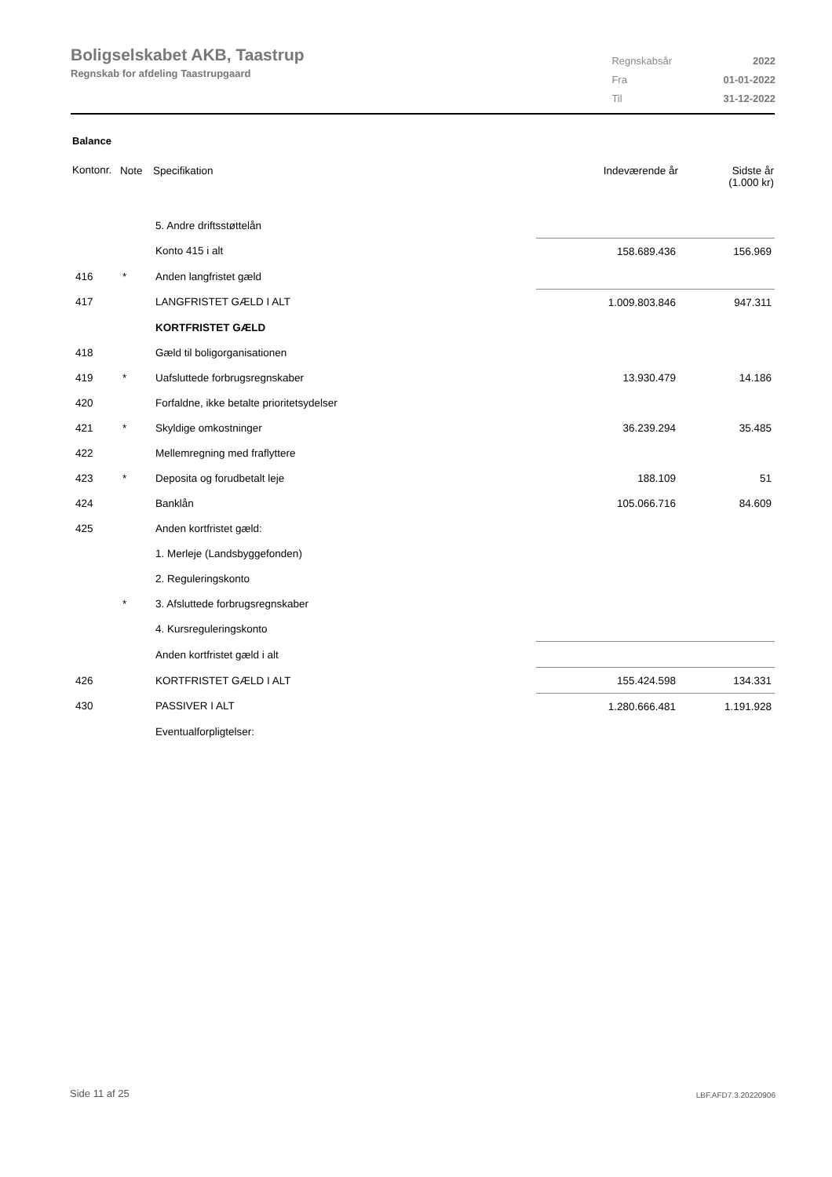Boligselskabet AKB, Taastrup
Regnskab for afdeling Taastrupgaard
| Regnskabsår | 2022 |
| Fra | 01-01-2022 |
| Til | 31-12-2022 |
Balance
| Kontonr. | Note | Specifikation | Indeværende år | Sidste år (1.000 kr) |
| --- | --- | --- | --- | --- |
| | | 5. Andre driftsstøttelån | | |
| | | Konto 415 i alt | 158.689.436 | 156.969 |
| 416 | * | Anden langfristet gæld | | |
| 417 | | LANGFRISTET GÆLD I ALT | 1.009.803.846 | 947.311 |
| | | KORTFRISTET GÆLD | | |
| 418 | | Gæld til boligorganisationen | | |
| 419 | * | Uafsluttede forbrugsregnskaber | 13.930.479 | 14.186 |
| 420 | | Forfaldne, ikke betalte prioritetsydelser | | |
| 421 | * | Skyldige omkostninger | 36.239.294 | 35.485 |
| 422 | | Mellemregning med fraflyttere | | |
| 423 | * | Deposita og forudbetalt leje | 188.109 | 51 |
| 424 | | Banklån | 105.066.716 | 84.609 |
| 425 | | Anden kortfristet gæld: | | |
| | | 1. Merleje (Landsbyggefonden) | | |
| | | 2. Reguleringskonto | | |
| | * | 3. Afsluttede forbrugsregnskaber | | |
| | | 4. Kursreguleringskonto | | |
| | | Anden kortfristet gæld i alt | | |
| 426 | | KORTFRISTET GÆLD I ALT | 155.424.598 | 134.331 |
| 430 | | PASSIVER I ALT | 1.280.666.481 | 1.191.928 |
| | | Eventualforpligtelser: | | |
Side 11 af 25 LBF.AFD7.3.20220906